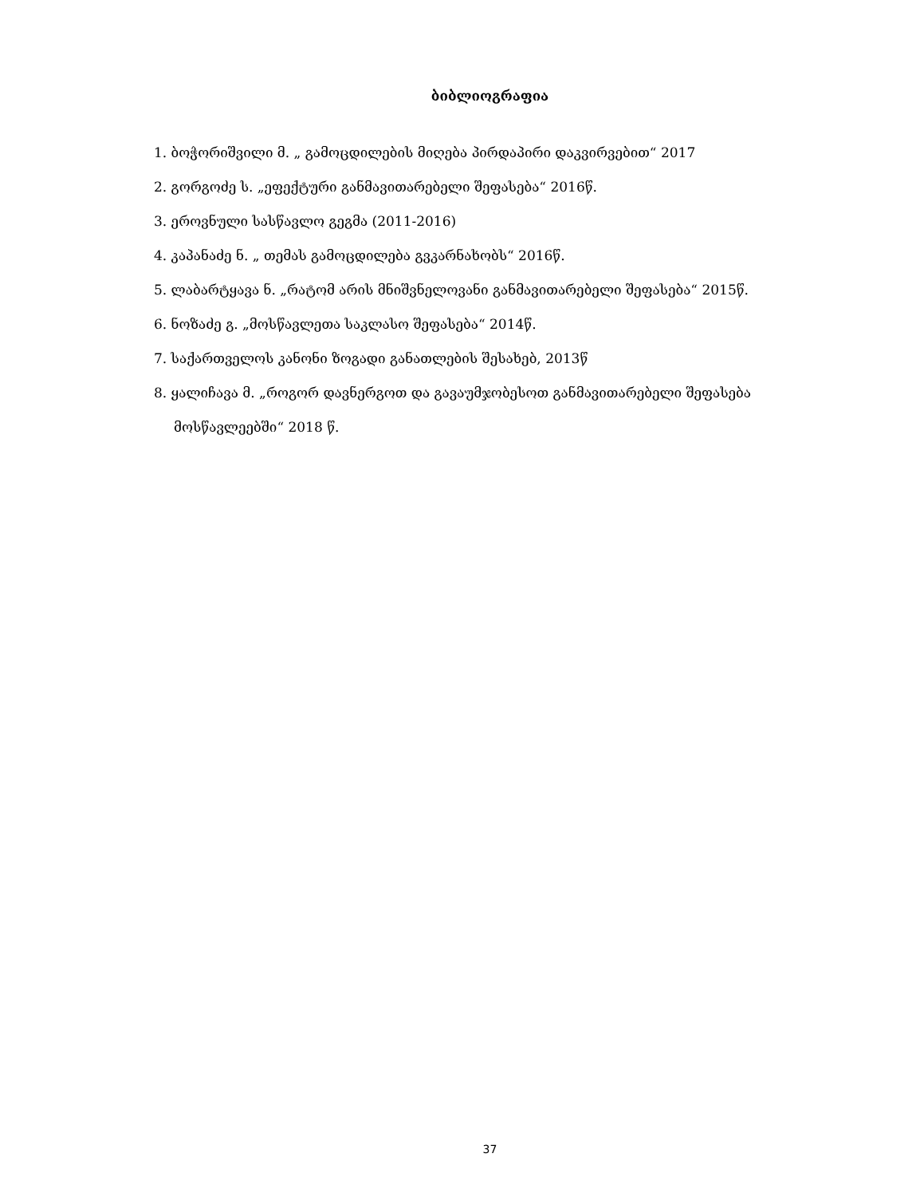ბიბლიოგრაფია
1. ბოჭორიშვილი მ. „ გამოცდილების მიღება პირდაპირი დაკვირვებით“ 2017
2. გორგოძე ს. „ეფექტური განმავითარებელი შეფასება“ 2016წ.
3. ეროვნული სასწავლო გეგმა (2011-2016)
4. კაპანაძე ნ. „ თემას გამოცდილება გვკარნახობს“ 2016წ.
5. ლაბარტყავა ნ. „რატომ არის მნიშვნელოვანი განმავითარებელი შეფასება“ 2015წ.
6. ნოზაძე გ. „მოსწავლეთა საკლასო შეფასება“ 2014წ.
7. საქართველოს კანონი ზოგადი განათლების შესახებ, 2013წ
8. ყალიჩავა მ. „როგორ დავნერგოთ და გავაუმჯობესოთ განმავითარებელი შეფასება
მოსწავლეებში“ 2018 წ.
37